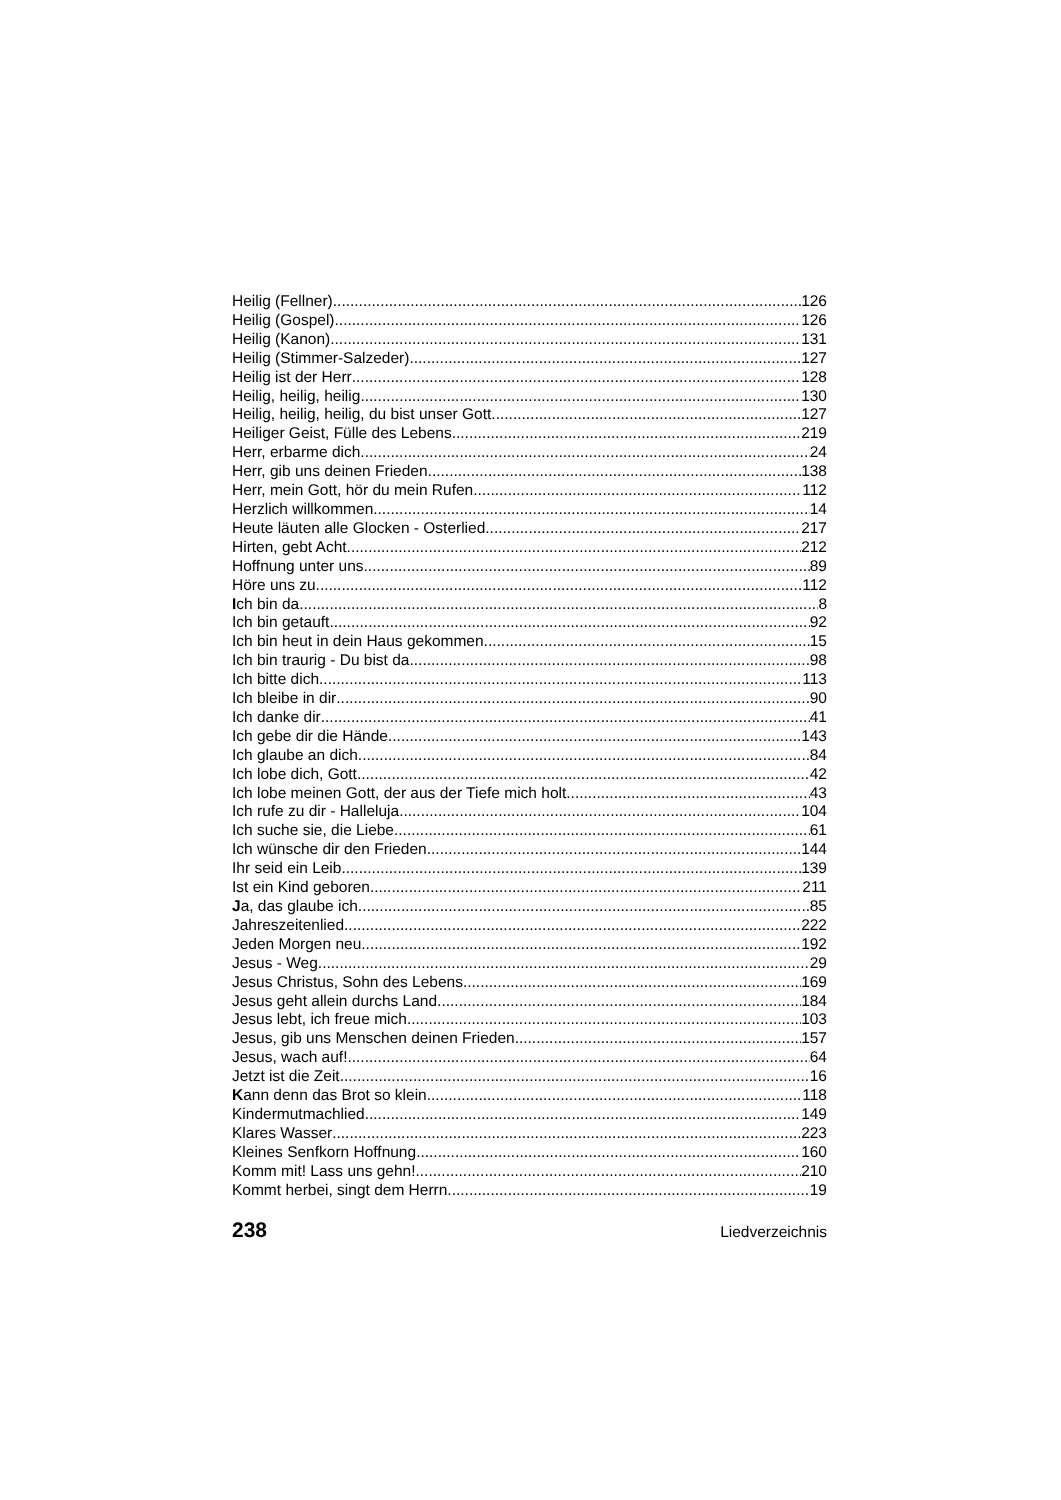Heilig (Fellner) 126
Heilig (Gospel) 126
Heilig (Kanon) 131
Heilig (Stimmer-Salzeder) 127
Heilig ist der Herr 128
Heilig, heilig, heilig 130
Heilig, heilig, heilig, du bist unser Gott 127
Heiliger Geist, Fülle des Lebens 219
Herr, erbarme dich 24
Herr, gib uns deinen Frieden 138
Herr, mein Gott, hör du mein Rufen 112
Herzlich willkommen 14
Heute läuten alle Glocken - Osterlied 217
Hirten, gebt Acht 212
Hoffnung unter uns 89
Höre uns zu 112
Ich bin da 8
Ich bin getauft 92
Ich bin heut in dein Haus gekommen 15
Ich bin traurig - Du bist da 98
Ich bitte dich 113
Ich bleibe in dir 90
Ich danke dir 41
Ich gebe dir die Hände 143
Ich glaube an dich 84
Ich lobe dich, Gott 42
Ich lobe meinen Gott, der aus der Tiefe mich holt 43
Ich rufe zu dir - Halleluja 104
Ich suche sie, die Liebe 61
Ich wünsche dir den Frieden 144
Ihr seid ein Leib 139
Ist ein Kind geboren 211
Ja, das glaube ich 85
Jahreszeitenlied 222
Jeden Morgen neu 192
Jesus - Weg 29
Jesus Christus, Sohn des Lebens 169
Jesus geht allein durchs Land 184
Jesus lebt, ich freue mich 103
Jesus, gib uns Menschen deinen Frieden 157
Jesus, wach auf! 64
Jetzt ist die Zeit 16
Kann denn das Brot so klein 118
Kindermutmachlied 149
Klares Wasser 223
Kleines Senfkorn Hoffnung 160
Komm mit! Lass uns gehn! 210
Kommt herbei, singt dem Herrn 19
238 Liedverzeichnis